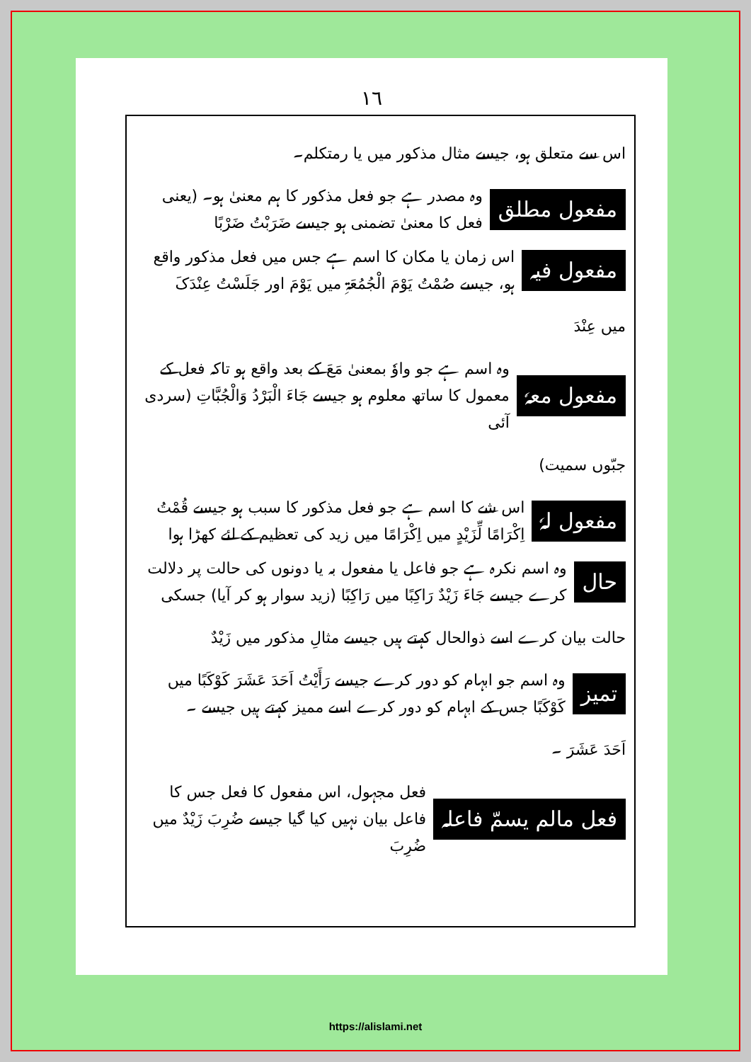١٦
اس سے متعلق ہو، جیسے مثال مذکور میں یا رمتکلم۔
مفعول مطلق
وہ مصدر ہے جو فعل مذکور کا ہم معنیٰ ہو۔ (یعنی فعل کا معنیٰ تضمنی ہو جیسے ضَرَبْتُ ضَرْبًا
مفعول فیہ
اس زمان یا مکان کا اسم ہے جس میں فعل مذکور واقع ہو، جیسے صُمْتُ یَوْمَ الْجُمُعَۃِ میں یَوْمَ اور جَلَسْتُ عِنْدَکَ
میں عِنْدَ
مفعول معہٗ
وہ اسم ہے جو واوٗ بمعنیٰ مَعَ کے بعد واقع ہو تاکہ فعل کے معمول کا ساتھ معلوم ہو جیسے جَاءَ الْبَرْدُ وَالْجُبَّاتِ (سردی آئی
جبّوں سمیت)
مفعول لہٗ
اس شے کا اسم ہے جو فعل مذکور کا سبب ہو جیسے قُمْتُ اِکْرَامًا لِّزَیْدٍ میں اِکْرَامًا میں زید کی تعظیم کے لئے کھڑا ہوا
حال
وہ اسم نکرہ ہے جو فاعل یا مفعول بہ یا دونوں کی حالت پر دلالت کرے جیسے جَاءَ زَیْدٌ رَاکِبًا میں رَاکِبًا (زید سوار ہو کر آیا) جسکی
حالت بیان کرے اسے ذوالحال کہتے ہیں جیسے مثالِ مذکور میں زَیْدٌ
تمیز
وہ اسم جو ابہام کو دور کرے جیسے رَأَیْتُ اَحَدَ عَشَرَ کَوْکَبًا میں کَوْکَبًا جس کے ابہام کو دور کرے اسے ممیز کہتے ہیں جیسے ۔
اَحَدَ عَشَرَ ۔
فعل مالم یسمّ فاعلہ
فعل مجہول، اس مفعول کا فعل جس کا فاعل بیان نہیں کیا گیا جیسے ضُرِبَ زَیْدٌ میں ضُرِبَ
https://alislami.net